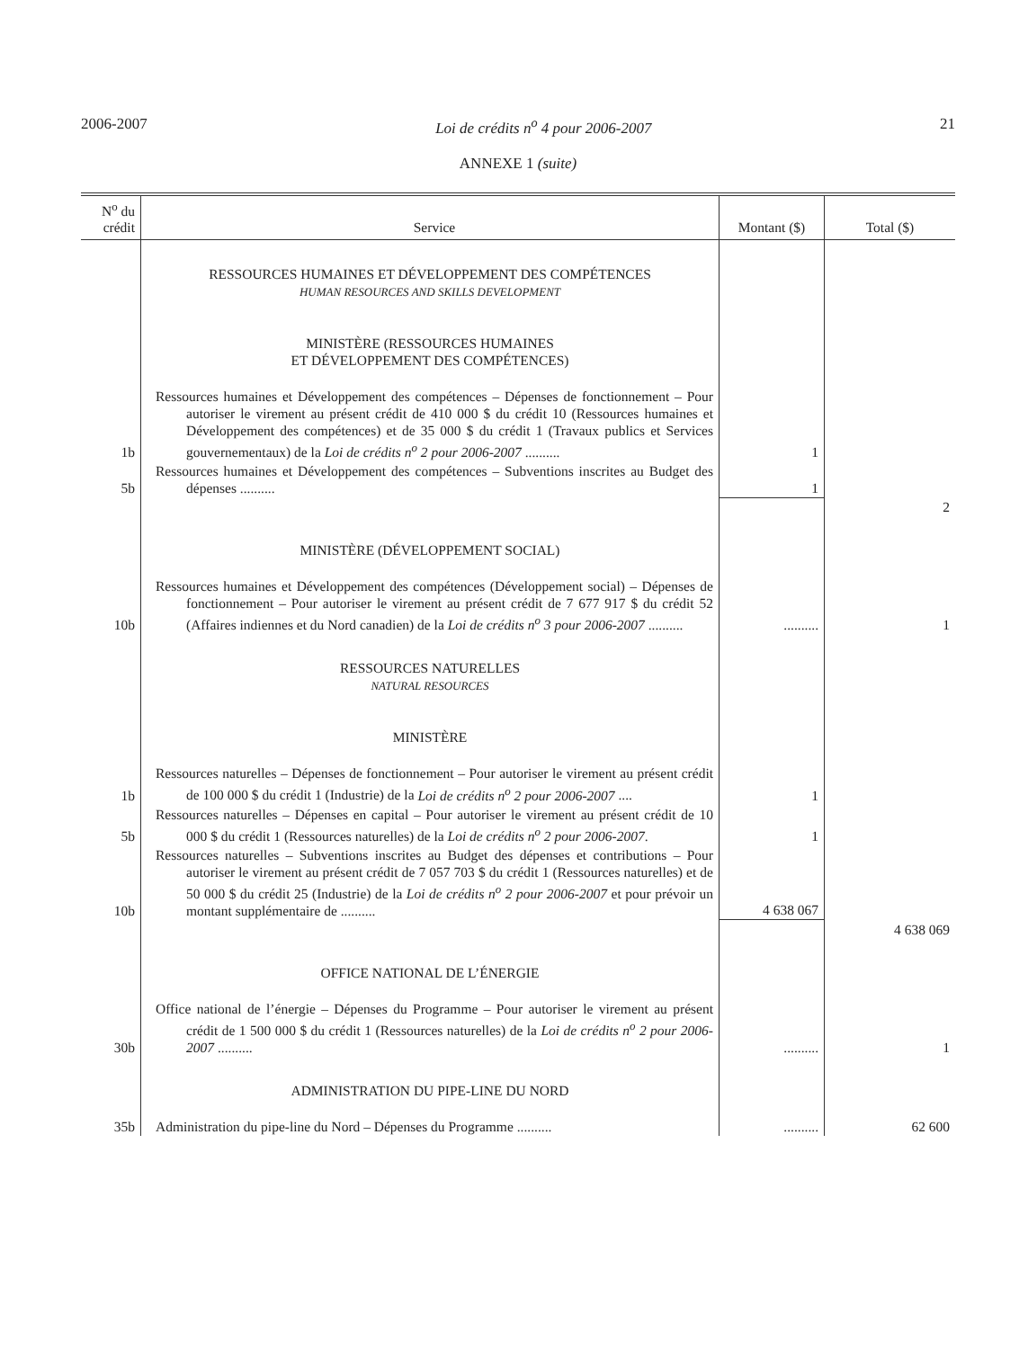2006-2007 Loi de crédits n<sup>o</sup> 4 pour 2006-2007 21
ANNEXE 1 (suite)
| N<sup>o</sup> du crédit | Service | Montant ($) | Total ($) |
| --- | --- | --- | --- |
| | RESSOURCES HUMAINES ET DÉVELOPPEMENT DES COMPÉTENCES HUMAN RESOURCES AND SKILLS DEVELOPMENT MINISTÈRE (RESSOURCES HUMAINES ET DÉVELOPPEMENT DES COMPÉTENCES) | | |
| 1b | Ressources humaines et Développement des compétences – Dépenses de fonctionnement – Pour autoriser le virement au présent crédit de 410 000 $ du crédit 10 (Ressources humaines et Développement des compétences) et de 35 000 $ du crédit 1 (Travaux publics et Services gouvernementaux) de la Loi de crédits n<sup>o</sup> 2 pour 2006-2007 .......... | 1 | |
| 5b | Ressources humaines et Développement des compétences – Subventions inscrites au Budget des dépenses .......... | 1 | |
| | | | 2 |
| | MINISTÈRE (DÉVELOPPEMENT SOCIAL) | | |
| 10b | Ressources humaines et Développement des compétences (Développement social) – Dépenses de fonctionnement – Pour autoriser le virement au présent crédit de 7 677 917 $ du crédit 52 (Affaires indiennes et du Nord canadien) de la Loi de crédits n<sup>o</sup> 3 pour 2006-2007 .......... | .......... | 1 |
| | RESSOURCES NATURELLES NATURAL RESOURCES MINISTÈRE | | |
| 1b | Ressources naturelles – Dépenses de fonctionnement – Pour autoriser le virement au présent crédit de 100 000 $ du crédit 1 (Industrie) de la Loi de crédits n<sup>o</sup> 2 pour 2006-2007 .... | 1 | |
| 5b | Ressources naturelles – Dépenses en capital – Pour autoriser le virement au présent crédit de 10 000 $ du crédit 1 (Ressources naturelles) de la Loi de crédits n<sup>o</sup> 2 pour 2006-2007 . | 1 | |
| 10b | Ressources naturelles – Subventions inscrites au Budget des dépenses et contributions – Pour autoriser le virement au présent crédit de 7 057 703 $ du crédit 1 (Ressources naturelles) et de 50 000 $ du crédit 25 (Industrie) de la Loi de crédits n<sup>o</sup> 2 pour 2006-2007 et pour prévoir un montant supplémentaire de .......... | 4 638 067 | |
| | | | 4 638 069 |
| | OFFICE NATIONAL DE L’ÉNERGIE | | |
| 30b | Office national de l’énergie – Dépenses du Programme – Pour autoriser le virement au présent crédit de 1 500 000 $ du crédit 1 (Ressources naturelles) de la Loi de crédits n<sup>o</sup> 2 pour 2006-2007 .......... | .......... | 1 |
| | ADMINISTRATION DU PIPE-LINE DU NORD | | |
| 35b | Administration du pipe-line du Nord – Dépenses du Programme .......... | .......... | 62 600 |